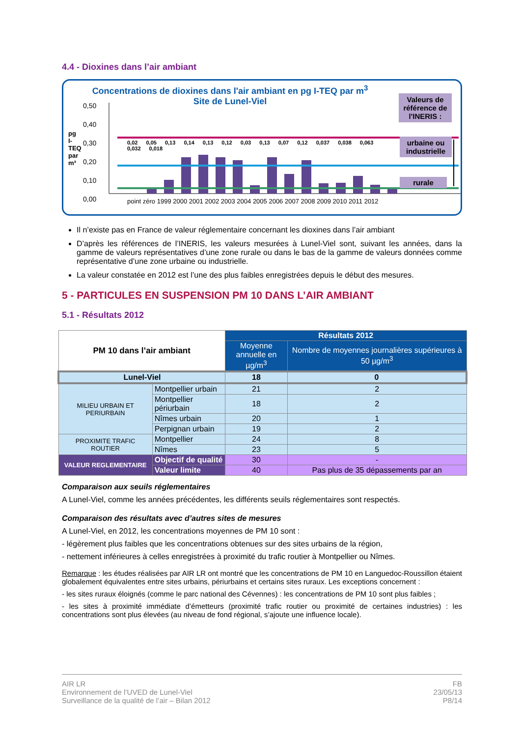4.4 - Dioxines dans l’air ambiant
Concentrations de dioxines dans l'air ambiant en pg I-TEQ par m<sup>3</sup>
Site de Lunel-Viel
0,50
0,40
0,30
0,20
0,10
0,00
pg I-TEQ par m³
0,02 0,05 0,13 0,14 0,13 0,12 0,03 0,13 0,07 0,12 0,037 0,038 0,063 0,032 0,018
point zéro 1999 2000 2001 2002 2003 2004 2005 2006 2007 2008 2009 2010 2011 2012
Valeurs de référence de l'INERIS :
urbaine ou industrielle
rurale
Il n’existe pas en France de valeur réglementaire concernant les dioxines dans l’air ambiant
D’après les références de l’INERIS, les valeurs mesurées à Lunel-Viel sont, suivant les années, dans la gamme de valeurs représentatives d’une zone rurale ou dans le bas de la gamme de valeurs données comme représentative d’une zone urbaine ou industrielle.
La valeur constatée en 2012 est l’une des plus faibles enregistrées depuis le début des mesures.
5 - PARTICULES EN SUSPENSION PM 10 DANS L’AIR AMBIANT
5.1 - Résultats 2012
| PM 10 dans l’air ambiant | | Résultats 2012 | |
| --- | --- | --- | --- |
| | | Moyenne annuelle en µg/m<sup>3</sup> | Nombre de moyennes journalières supérieures à 50 µg/m<sup>3</sup> |
| Lunel-Viel | | 18 | 0 |
| MILIEU URBAIN ET PERIURBAIN | Montpellier urbain | 21 | 2 |
| | Montpellier périurbain | 18 | 2 |
| | Nîmes urbain | 20 | 1 |
| | Perpignan urbain | 19 | 2 |
| PROXIMITE TRAFIC ROUTIER | Montpellier | 24 | 8 |
| | Nîmes | 23 | 5 |
| VALEUR REGLEMENTAIRE | Objectif de qualité | 30 | - |
| | Valeur limite | 40 | Pas plus de 35 dépassements par an |
Comparaison aux seuils réglementaires
A Lunel-Viel, comme les années précédentes, les différents seuils réglementaires sont respectés.
Comparaison des résultats avec d’autres sites de mesures
A Lunel-Viel, en 2012, les concentrations moyennes de PM 10 sont :
- légèrement plus faibles que les concentrations obtenues sur des sites urbains de la région,
- nettement inférieures à celles enregistrées à proximité du trafic routier à Montpellier ou Nîmes.
Remarque : les études réalisées par AIR LR ont montré que les concentrations de PM 10 en Languedoc-Roussillon étaient globalement équivalentes entre sites urbains, périurbains et certains sites ruraux. Les exceptions concernent :
- les sites ruraux éloignés (comme le parc national des Cévennes) : les concentrations de PM 10 sont plus faibles ;
- les sites à proximité immédiate d’émetteurs (proximité trafic routier ou proximité de certaines industries) : les concentrations sont plus élevées (au niveau de fond régional, s’ajoute une influence locale).
AIR LR
Environnement de l’UVED de Lunel-Viel
Surveillance de la qualité de l’air – Bilan 2012
FB
23/05/13
P8/14